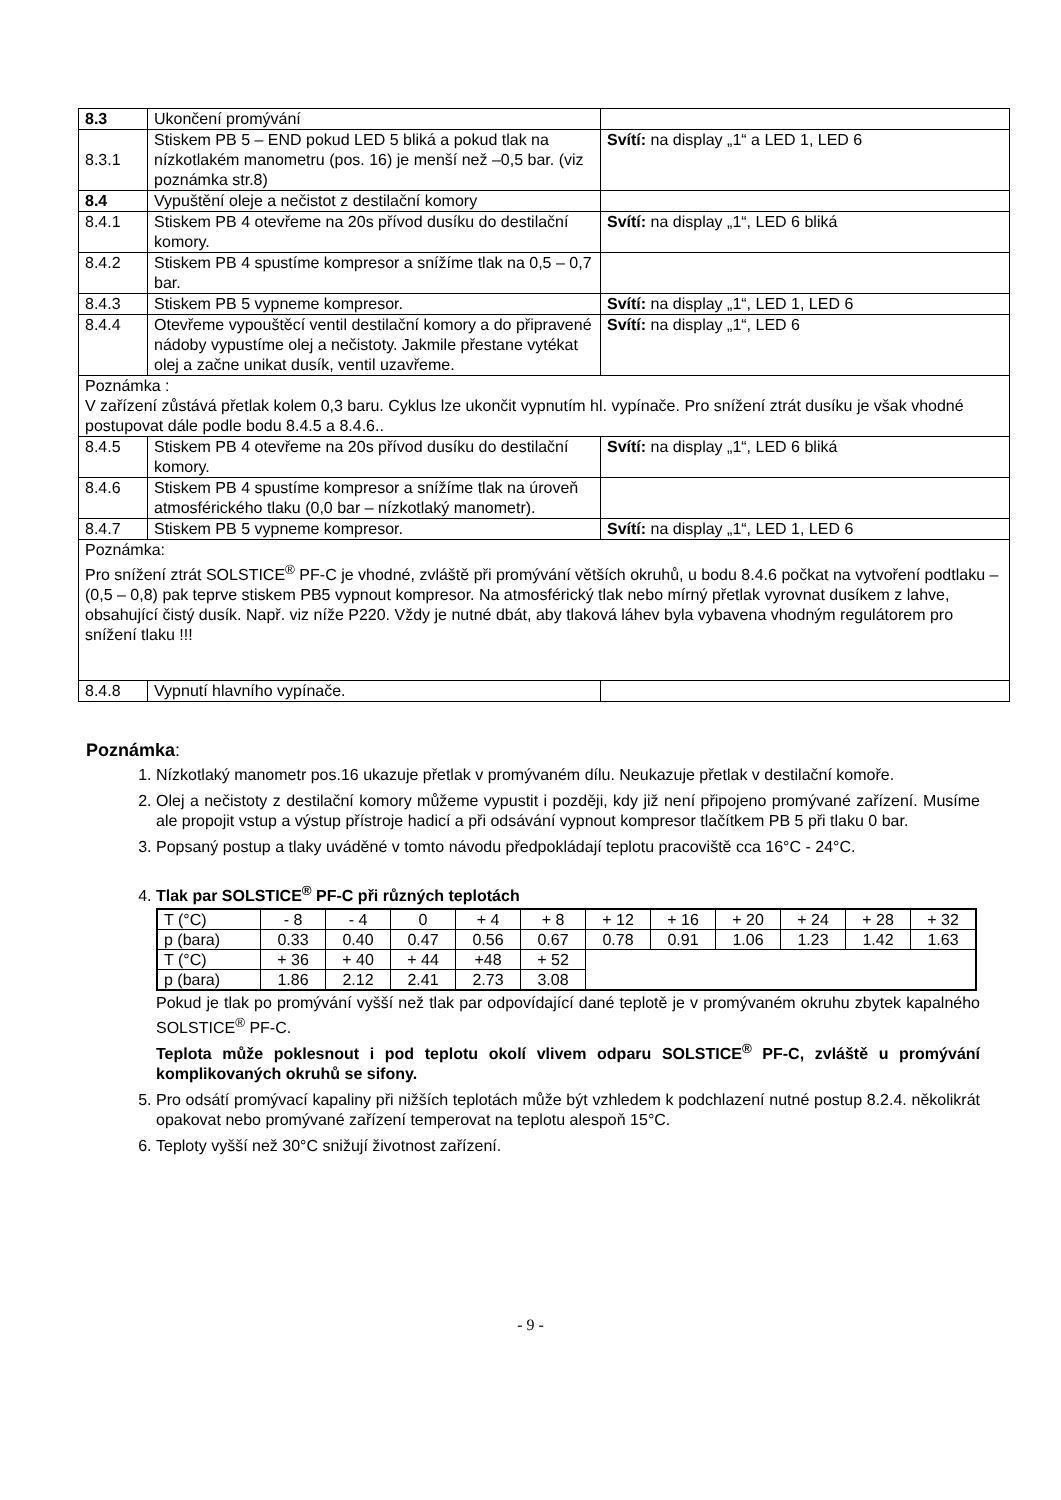| 8.3 | Ukončení promývání | |
| 8.3.1 | Stiskem PB 5 – END pokud LED 5 bliká a pokud tlak na nízkotlakém manometru (pos. 16) je menší než –0,5 bar. (viz poznámka str.8) | Svítí: na display „1“ a LED 1, LED 6 |
| 8.4 | Vypuštění oleje a nečistot z destilační komory | |
| 8.4.1 | Stiskem PB 4 otevřeme na 20s přívod dusíku do destilační komory. | Svítí: na display „1“, LED 6 bliká |
| 8.4.2 | Stiskem PB 4 spustíme kompresor a snížíme tlak na 0,5 – 0,7 bar. | |
| 8.4.3 | Stiskem PB 5 vypneme kompresor. | Svítí: na display „1“, LED 1, LED 6 |
| 8.4.4 | Otevřeme vypouštěcí ventil destilační komory a do připravené nádoby vypustíme olej a nečistoty. Jakmile přestane vytékat olej a začne unikat dusík, ventil uzavřeme. | Svítí: na display „1“, LED 6 |
| Poznámka : V zařízení zůstává přetlak kolem 0,3 baru. Cyklus lze ukončit vypnutím hl. vypínače. Pro snížení ztrát dusíku je však vhodné postupovat dále podle bodu 8.4.5 a 8.4.6.. | | |
| 8.4.5 | Stiskem PB 4 otevřeme na 20s přívod dusíku do destilační komory. | Svítí: na display „1“, LED 6 bliká |
| 8.4.6 | Stiskem PB 4 spustíme kompresor a snížíme tlak na úroveň atmosférického tlaku (0,0 bar – nízkotlaký manometr). | |
| 8.4.7 | Stiskem PB 5 vypneme kompresor. | Svítí: na display „1“, LED 1, LED 6 |
| Poznámka: Pro snížení ztrát SOLSTICE<sup>®</sup> PF-C je vhodné, zvláště při promývání větších okruhů, u bodu 8.4.6 počkat na vytvoření podtlaku – (0,5 – 0,8) pak teprve stiskem PB5 vypnout kompresor. Na atmosférický tlak nebo mírný přetlak vyrovnat dusíkem z lahve, obsahující čistý dusík. Např. viz níže P220. Vždy je nutné dbát, aby tlaková láhev byla vybavena vhodným regulátorem pro snížení tlaku !!! | | |
| 8.4.8 | Vypnutí hlavního vypínače. | |
Poznámka:
1. Nízkotlaký manometr pos.16 ukazuje přetlak v promývaném dílu. Neukazuje přetlak v destilační komoře.
2. Olej a nečistoty z destilační komory můžeme vypustit i později, kdy již není připojeno promývané zařízení. Musíme ale propojit vstup a výstup přístroje hadicí a při odsávání vypnout kompresor tlačítkem PB 5 při tlaku 0 bar.
3. Popsaný postup a tlaky uváděné v tomto návodu předpokládají teplotu pracoviště cca 16°C - 24°C.
4. Tlak par SOLSTICE<sup>®</sup> PF-C při různých teplotách
| T (°C) | - 8 | - 4 | 0 | + 4 | + 8 | + 12 | + 16 | + 20 | + 24 | + 28 | + 32 |
| p (bara) | 0.33 | 0.40 | 0.47 | 0.56 | 0.67 | 0.78 | 0.91 | 1.06 | 1.23 | 1.42 | 1.63 |
| T (°C) | + 36 | + 40 | + 44 | +48 | + 52 | | | | | | |
| p (bara) | 1.86 | 2.12 | 2.41 | 2.73 | 3.08 | | | | | | |
Pokud je tlak po promývání vyšší než tlak par odpovídající dané teplotě je v promývaném okruhu zbytek kapalného SOLSTICE<sup>®</sup> PF-C.
Teplota může poklesnout i pod teplotu okolí vlivem odparu SOLSTICE<sup>®</sup> PF-C, zvláště u promývání komplikovaných okruhů se sifony.
5. Pro odsátí promývací kapaliny při nižších teplotách může být vzhledem k podchlazení nutné postup 8.2.4. několikrát opakovat nebo promývané zařízení temperovat na teplotu alespoň 15°C.
6. Teploty vyšší než 30°C snižují životnost zařízení.
- 9 -